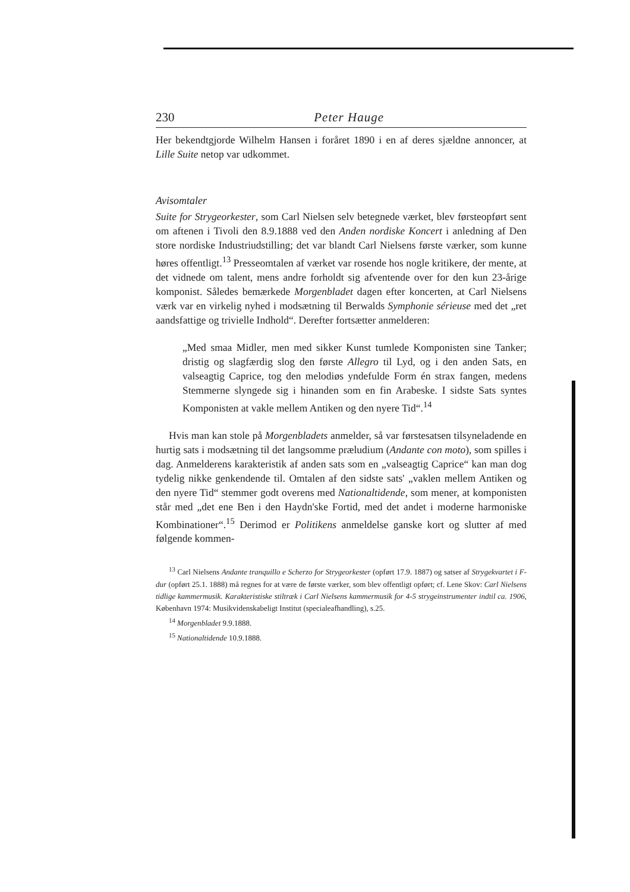230 Peter Hauge
Her bekendtgjorde Wilhelm Hansen i foråret 1890 i en af deres sjældne annoncer, at Lille Suite netop var udkommet.
Avisomtaler
Suite for Strygeorkester, som Carl Nielsen selv betegnede værket, blev førsteopført sent om aftenen i Tivoli den 8.9.1888 ved den Anden nordiske Koncert i anledning af Den store nordiske Industriudstilling; det var blandt Carl Nielsens første værker, som kunne høres offentligt.<sup>13</sup> Presseomtalen af værket var rosende hos nogle kritikere, der mente, at det vidnede om talent, mens andre forholdt sig afventende over for den kun 23-årige komponist. Således bemærkede Morgenbladet dagen efter koncerten, at Carl Nielsens værk var en virkelig nyhed i modsætning til Berwalds Symphonie sérieuse med det „ret aandsfattige og trivielle Indhold“. Derefter fortsætter anmelderen:
„Med smaa Midler, men med sikker Kunst tumlede Komponisten sine Tanker; dristig og slagfærdig slog den første Allegro til Lyd, og i den anden Sats, en valseagtig Caprice, tog den melodiøs yndefulde Form én strax fangen, medens Stemmerne slyngede sig i hinanden som en fin Arabeske. I sidste Sats syntes Komponisten at vakle mellem Antiken og den nyere Tid“.<sup>14</sup>
Hvis man kan stole på Morgenbladets anmelder, så var førstesatsen tilsyneladende en hurtig sats i modsætning til det langsomme præludium (Andante con moto), som spilles i dag. Anmelderens karakteristik af anden sats som en „valseagtig Caprice“ kan man dog tydelig nikke genkendende til. Omtalen af den sidste sats' „vaklen mellem Antiken og den nyere Tid“ stemmer godt overens med Nationaltidende, som mener, at komponisten står med „det ene Ben i den Haydn'ske Fortid, med det andet i moderne harmoniske Kombinationer“.<sup>15</sup> Derimod er Politikens anmeldelse ganske kort og slutter af med følgende kommen-
<sup>13</sup> Carl Nielsens Andante tranquillo e Scherzo for Strygeorkester (opført 17.9. 1887) og satser af Strygekvartet i F-dur (opført 25.1. 1888) må regnes for at være de første værker, som blev offentligt opført; cf. Lene Skov: Carl Nielsens tidlige kammermusik. Karakteristiske stiltræk i Carl Nielsens kammermusik for 4-5 strygeinstrumenter indtil ca. 1906, København 1974: Musikvidenskabeligt Institut (specialeafhandling), s.25.
<sup>14</sup> Morgenbladet 9.9.1888.
<sup>15</sup> Nationaltidende 10.9.1888.